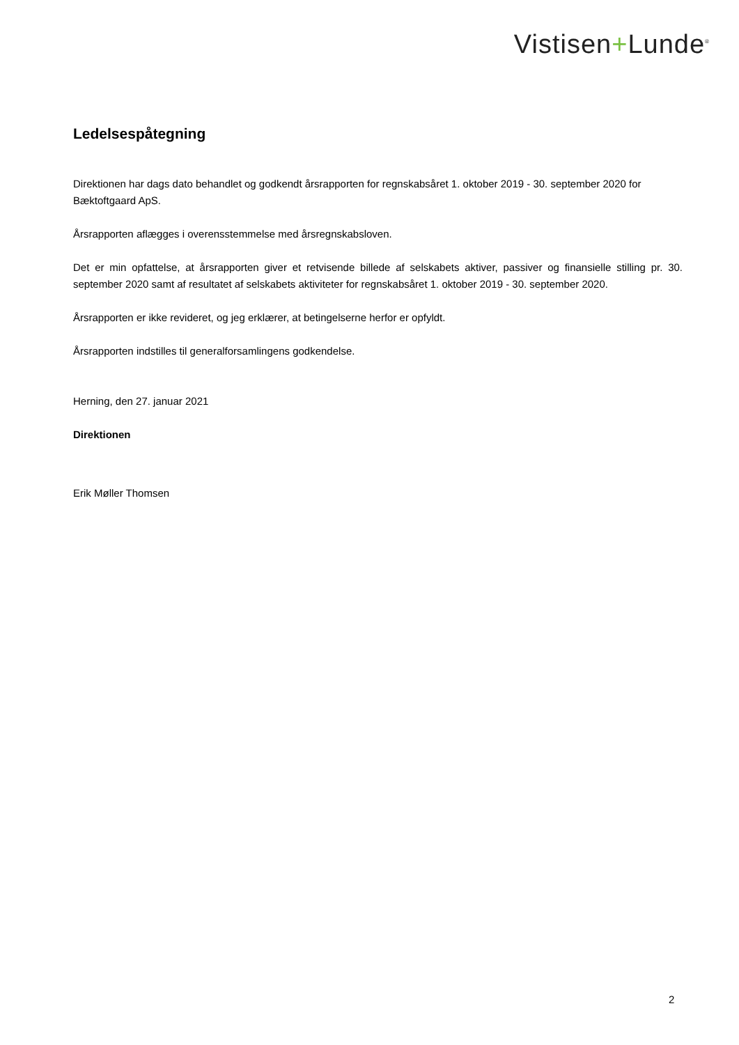Vistisen+Lunde<sup>®</sup>
Ledelsespåtegning
Direktionen har dags dato behandlet og godkendt årsrapporten for regnskabsåret 1. oktober 2019 - 30. september 2020 for Bæktoftgaard ApS.
Årsrapporten aflægges i overensstemmelse med årsregnskabsloven.
Det er min opfattelse, at årsrapporten giver et retvisende billede af selskabets aktiver, passiver og finansielle stilling pr. 30. september 2020 samt af resultatet af selskabets aktiviteter for regnskabsåret 1. oktober 2019 - 30. september 2020.
Årsrapporten er ikke revideret, og jeg erklærer, at betingelserne herfor er opfyldt.
Årsrapporten indstilles til generalforsamlingens godkendelse.
Herning, den 27. januar 2021
Direktionen
Erik Møller Thomsen
2